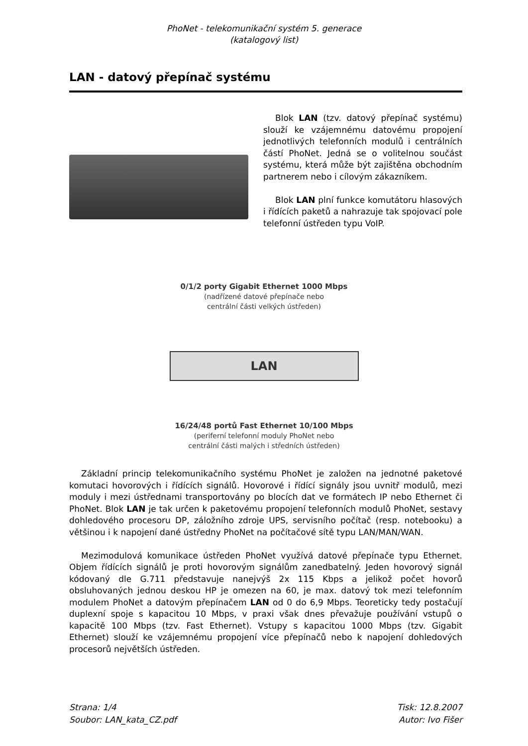PhoNet - telekomunikační systém 5. generace
(katalogový list)
LAN - datový přepínač systému
Blok LAN (tzv. datový přepínač systému) slouží ke vzájemnému datovému propojení jednotlivých telefonních modulů i centrálních částí PhoNet. Jedná se o volitelnou součást systému, která může být zajištěna obchodním partnerem nebo i cílovým zákazníkem.
Blok LAN plní funkce komutátoru hlasových i řídících paketů a nahrazuje tak spojovací pole telefonní ústředen typu VoIP.
0/1/2 porty Gigabit Ethernet 1000 Mbps
(nadřízené datové přepínače nebo
centrální části velkých ústředen)
LAN
16/24/48 portů Fast Ethernet 10/100 Mbps
(periferní telefonní moduly PhoNet nebo
centrální části malých i středních ústředen)
Základní princip telekomunikačního systému PhoNet je založen na jednotné paketové komutaci hovorových i řídících signálů. Hovorové i řídící signály jsou uvnitř modulů, mezi moduly i mezi ústřednami transportovány po blocích dat ve formátech IP nebo Ethernet či PhoNet. Blok LAN je tak určen k paketovému propojení telefonních modulů PhoNet, sestavy dohledového procesoru DP, záložního zdroje UPS, servisního počítač (resp. notebooku) a většinou i k napojení dané ústředny PhoNet na počítačové sítě typu LAN/MAN/WAN.
Mezimodulová komunikace ústředen PhoNet využívá datové přepínače typu Ethernet. Objem řídících signálů je proti hovorovým signálům zanedbatelný. Jeden hovorový signál kódovaný dle G.711 představuje nanejvýš 2x 115 Kbps a jelikož počet hovorů obsluhovaných jednou deskou HP je omezen na 60, je max. datový tok mezi telefonním modulem PhoNet a datovým přepínačem LAN od 0 do 6,9 Mbps. Teoreticky tedy postačují duplexní spoje s kapacitou 10 Mbps, v praxi však dnes převažuje používání vstupů o kapacitě 100 Mbps (tzv. Fast Ethernet). Vstupy s kapacitou 1000 Mbps (tzv. Gigabit Ethernet) slouží ke vzájemnému propojení více přepínačů nebo k napojení dohledových procesorů největších ústředen.
Strana: 1/4
Soubor: LAN_kata_CZ.pdf
Tisk: 12.8.2007
Autor: Ivo Fišer